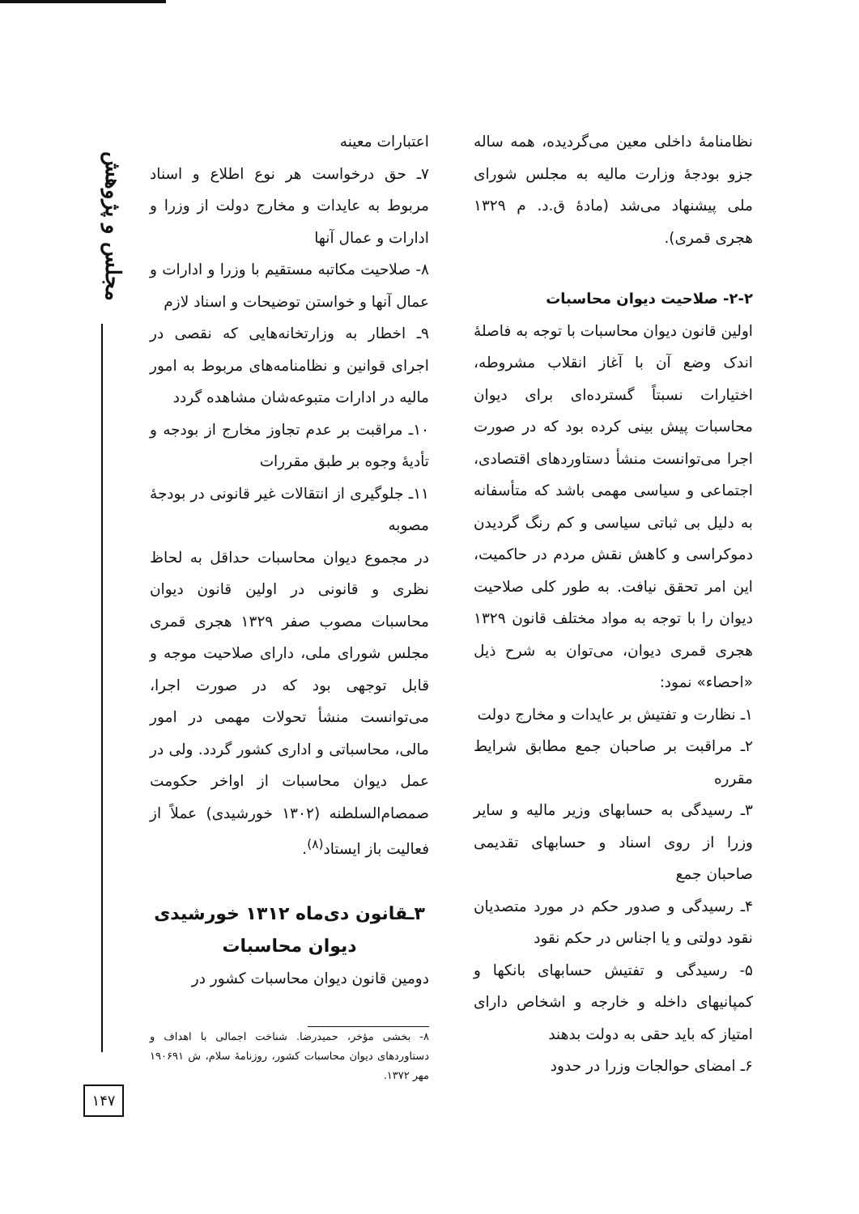مجلس و پژوهش
۱۴۷
نظامنامهٔ داخلی معین می‌گردیده، همه ساله جزو بودجهٔ وزارت مالیه به مجلس شورای ملی پیشنهاد می‌شد (مادهٔ ق.د. م ۱۳۲۹ هجری قمری).
۲-۲- صلاحیت دیوان محاسبات
اولین قانون دیوان محاسبات با توجه به فاصلهٔ اندک وضع آن با آغاز انقلاب مشروطه، اختیارات نسبتاً گسترده‌ای برای دیوان محاسبات پیش بینی کرده بود که در صورت اجرا می‌توانست منشأ دستاوردهای اقتصادی، اجتماعی و سیاسی مهمی باشد که متأسفانه به دلیل بی ثباتی سیاسی و کم رنگ گردیدن دموکراسی و کاهش نقش مردم در حاکمیت، این امر تحقق نیافت. به طور کلی صلاحیت دیوان را با توجه به مواد مختلف قانون ۱۳۲۹ هجری قمری دیوان، می‌توان به شرح ذیل «احصاء» نمود:
۱ـ نظارت و تفتیش بر عایدات و مخارج دولت
۲ـ مراقبت بر صاحبان جمع مطابق شرایط مقرره
۳ـ رسیدگی به حسابهای وزیر مالیه و سایر وزرا از روی اسناد و حسابهای تقدیمی صاحبان جمع
۴ـ رسیدگی و صدور حکم در مورد متصدیان نقود دولتی و یا اجناس در حکم نقود
۵- رسیدگی و تفتیش حسابهای بانکها و کمپانیهای داخله و خارجه و اشخاص دارای امتیاز که باید حقی به دولت بدهند
۶ـ امضای حوالجات وزرا در حدود
اعتبارات معینه
۷ـ حق درخواست هر نوع اطلاع و اسناد مربوط به عایدات و مخارج دولت از وزرا و ادارات و عمال آنها
۸- صلاحیت مکاتبه مستقیم با وزرا و ادارات و عمال آنها و خواستن توضیحات و اسناد لازم
۹ـ اخطار به وزارتخانه‌هایی که نقصی در اجرای قوانین و نظامنامه‌های مربوط به امور مالیه در ادارات متبوعه‌شان مشاهده گردد
۱۰ـ مراقبت بر عدم تجاوز مخارج از بودجه و تأدیهٔ وجوه بر طبق مقررات
۱۱ـ جلوگیری از انتقالات غیر قانونی در بودجهٔ مصوبه
در مجموع دیوان محاسبات حداقل به لحاظ نظری و قانونی در اولین قانون دیوان محاسبات مصوب صفر ۱۳۲۹ هجری قمری مجلس شورای ملی، دارای صلاحیت موجه و قابل توجهی بود که در صورت اجرا، می‌توانست منشأ تحولات مهمی در امور مالی، محاسباتی و اداری کشور گردد. ولی در عمل دیوان محاسبات از اواخر حکومت صمصام‌السلطنه (۱۳۰۲ خورشیدی) عملاً از فعالیت باز ایستاد<sup>(۸)</sup>.
۳ـقانون دی‌ماه ۱۳۱۲ خورشیدی دیوان محاسبات
دومین قانون دیوان محاسبات کشور در
۸- بخشی مؤخر، حمیدرضا. شناخت اجمالی با اهداف و دستاوردهای دیوان محاسبات کشور، روزنامهٔ سلام، ش ۱۹۰۶۹۱ مهر ۱۳۷۲.